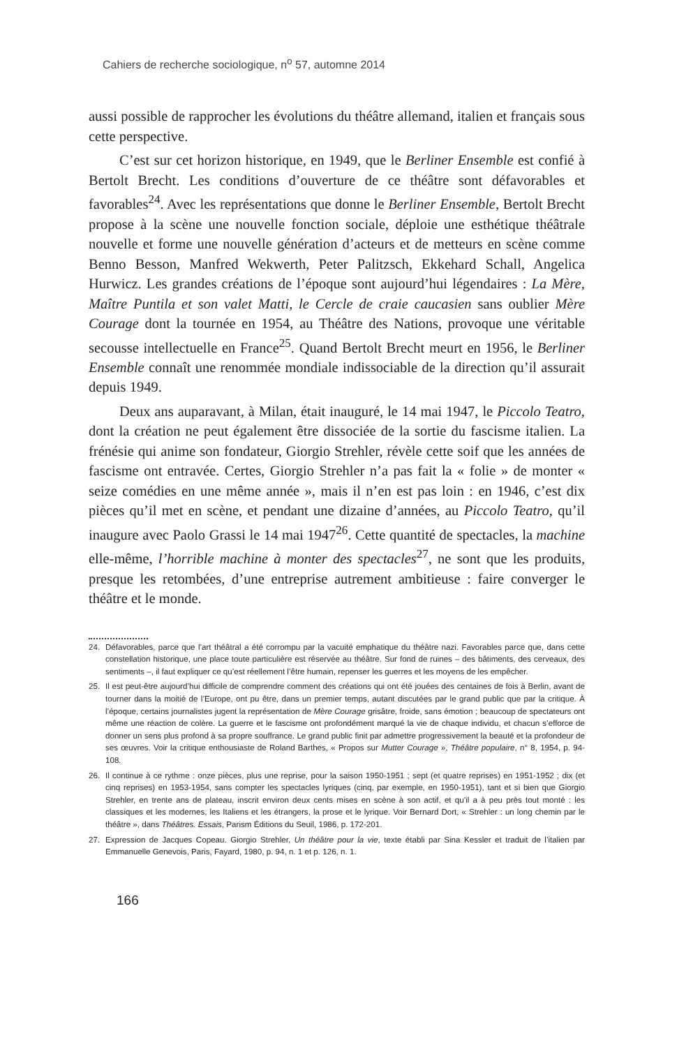Cahiers de recherche sociologique, n<sup>o</sup> 57, automne 2014
aussi possible de rapprocher les évolutions du théâtre allemand, italien et français sous cette perspective.
C’est sur cet horizon historique, en 1949, que le Berliner Ensemble est confié à Bertolt Brecht. Les conditions d’ouverture de ce théâtre sont défavorables et favorables<sup>24</sup>. Avec les représentations que donne le Berliner Ensemble, Bertolt Brecht propose à la scène une nouvelle fonction sociale, déploie une esthétique théâtrale nouvelle et forme une nouvelle génération d’acteurs et de metteurs en scène comme Benno Besson, Manfred Wekwerth, Peter Palitzsch, Ekkehard Schall, Angelica Hurwicz. Les grandes créations de l’époque sont aujourd’hui légendaires : La Mère, Maître Puntila et son valet Matti, le Cercle de craie caucasien sans oublier Mère Courage dont la tournée en 1954, au Théâtre des Nations, provoque une véritable secousse intellectuelle en France<sup>25</sup>. Quand Bertolt Brecht meurt en 1956, le Berliner Ensemble connaît une renommée mondiale indissociable de la direction qu’il assurait depuis 1949.
Deux ans auparavant, à Milan, était inauguré, le 14 mai 1947, le Piccolo Teatro, dont la création ne peut également être dissociée de la sortie du fascisme italien. La frénésie qui anime son fondateur, Giorgio Strehler, révèle cette soif que les années de fascisme ont entravée. Certes, Giorgio Strehler n’a pas fait la « folie » de monter « seize comédies en une même année », mais il n’en est pas loin : en 1946, c’est dix pièces qu’il met en scène, et pendant une dizaine d’années, au Piccolo Teatro, qu’il inaugure avec Paolo Grassi le 14 mai 1947<sup>26</sup>. Cette quantité de spectacles, la machine elle-même, l’horrible machine à monter des spectacles<sup>27</sup>, ne sont que les produits, presque les retombées, d’une entreprise autrement ambitieuse : faire converger le théâtre et le monde.
24. Défavorables, parce que l’art théâtral a été corrompu par la vacuité emphatique du théâtre nazi. Favorables parce que, dans cette constellation historique, une place toute particulière est réservée au théâtre. Sur fond de ruines – des bâtiments, des cerveaux, des sentiments –, il faut expliquer ce qu’est réellement l’être humain, repenser les guerres et les moyens de les empêcher.
25. Il est peut-être aujourd’hui difficile de comprendre comment des créations qui ont été jouées des centaines de fois à Berlin, avant de tourner dans la moitié de l’Europe, ont pu être, dans un premier temps, autant discutées par le grand public que par la critique. À l’époque, certains journalistes jugent la représentation de Mère Courage grisâtre, froide, sans émotion ; beaucoup de spectateurs ont même une réaction de colère. La guerre et le fascisme ont profondément marqué la vie de chaque individu, et chacun s’efforce de donner un sens plus profond à sa propre souffrance. Le grand public finit par admettre progressivement la beauté et la profondeur de ses œuvres. Voir la critique enthousiaste de Roland Barthes, « Propos sur Mutter Courage », Théâtre populaire, n° 8, 1954, p. 94-108.
26. Il continue à ce rythme : onze pièces, plus une reprise, pour la saison 1950-1951 ; sept (et quatre reprises) en 1951-1952 ; dix (et cinq reprises) en 1953-1954, sans compter les spectacles lyriques (cinq, par exemple, en 1950-1951), tant et si bien que Giorgio Strehler, en trente ans de plateau, inscrit environ deux cents mises en scène à son actif, et qu’il a à peu près tout monté : les classiques et les modernes, les Italiens et les étrangers, la prose et le lyrique. Voir Bernard Dort, « Strehler : un long chemin par le théâtre », dans Théâtres. Essais, Parism Éditions du Seuil, 1986, p. 172-201.
27. Expression de Jacques Copeau. Giorgio Strehler, Un théâtre pour la vie, texte établi par Sina Kessler et traduit de l’italien par Emmanuelle Genevois, Paris, Fayard, 1980, p. 94, n. 1 et p. 126, n. 1.
166